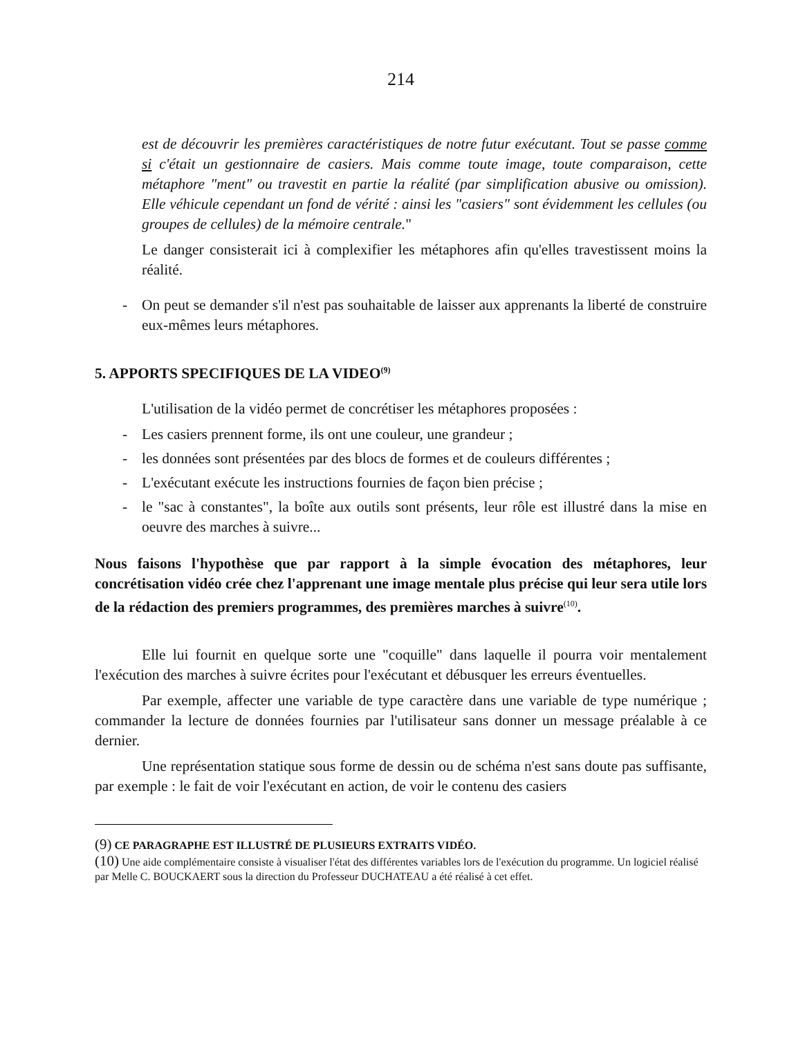214
est de découvrir les premières caractéristiques de notre futur exécutant. Tout se passe comme si c'était un gestionnaire de casiers. Mais comme toute image, toute comparaison, cette métaphore "ment" ou travestit en partie la réalité (par simplification abusive ou omission). Elle véhicule cependant un fond de vérité : ainsi les "casiers" sont évidemment les cellules (ou groupes de cellules) de la mémoire centrale."
Le danger consisterait ici à complexifier les métaphores afin qu'elles travestissent moins la réalité.
- On peut se demander s'il n'est pas souhaitable de laisser aux apprenants la liberté de construire eux-mêmes leurs métaphores.
5. APPORTS SPECIFIQUES DE LA VIDEO<sup>(9)</sup>
L'utilisation de la vidéo permet de concrétiser les métaphores proposées :
- Les casiers prennent forme, ils ont une couleur, une grandeur ;
- les données sont présentées par des blocs de formes et de couleurs différentes ;
- L'exécutant exécute les instructions fournies de façon bien précise ;
- le "sac à constantes", la boîte aux outils sont présents, leur rôle est illustré dans la mise en oeuvre des marches à suivre...
Nous faisons l'hypothèse que par rapport à la simple évocation des métaphores, leur concrétisation vidéo crée chez l'apprenant une image mentale plus précise qui leur sera utile lors de la rédaction des premiers programmes, des premières marches à suivre<sup>(10)</sup>.
Elle lui fournit en quelque sorte une "coquille" dans laquelle il pourra voir mentalement l'exécution des marches à suivre écrites pour l'exécutant et débusquer les erreurs éventuelles.
Par exemple, affecter une variable de type caractère dans une variable de type numérique ; commander la lecture de données fournies par l'utilisateur sans donner un message préalable à ce dernier.
Une représentation statique sous forme de dessin ou de schéma n'est sans doute pas suffisante, par exemple : le fait de voir l'exécutant en action, de voir le contenu des casiers
(9) CE PARAGRAPHE EST ILLUSTRÉ DE PLUSIEURS EXTRAITS VIDÉO.
(10) Une aide complémentaire consiste à visualiser l'état des différentes variables lors de l'exécution du programme. Un logiciel réalisé par Melle C. BOUCKAERT sous la direction du Professeur DUCHATEAU a été réalisé à cet effet.